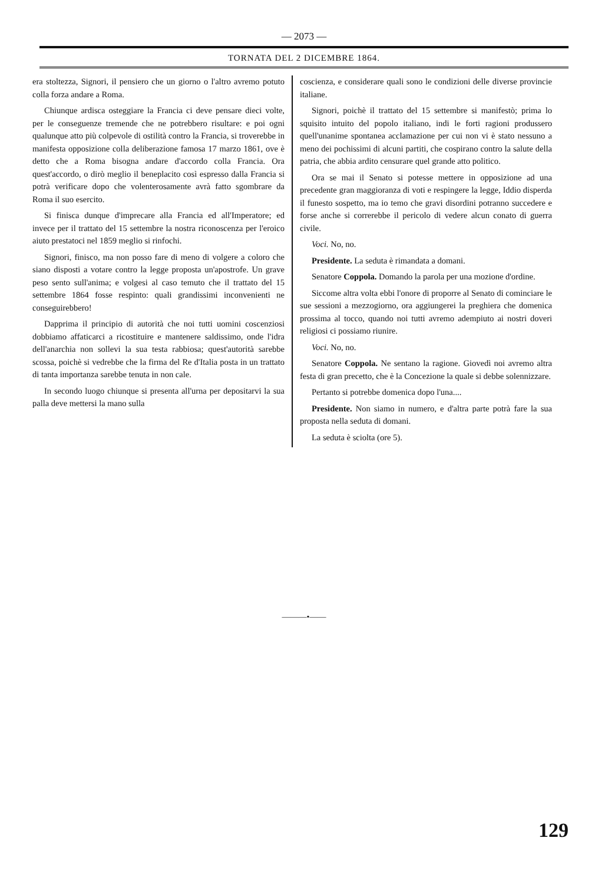— 2073 —
TORNATA DEL 2 DICEMBRE 1864.
era stoltezza, Signori, il pensiero che un giorno o l'altro avremo potuto colla forza andare a Roma.
Chiunque ardisca osteggiare la Francia ci deve pensare dieci volte, per le conseguenze tremende che ne potrebbero risultare: e poi ogni qualunque atto più colpevole di ostilità contro la Francia, si troverebbe in manifesta opposizione colla deliberazione famosa 17 marzo 1861, ove è detto che a Roma bisogna andare d'accordo colla Francia. Ora quest'accordo, o dirò meglio il beneplacito così espresso dalla Francia si potrà verificare dopo che volenterosamente avrà fatto sgombrare da Roma il suo esercito.
Si finisca dunque d'imprecare alla Francia ed all'Imperatore; ed invece per il trattato del 15 settembre la nostra riconoscenza per l'eroico aiuto prestatoci nel 1859 meglio si rinfochi.
Signori, finisco, ma non posso fare di meno di volgere a coloro che siano disposti a votare contro la legge proposta un'apostrofe. Un grave peso sento sull'anima; e volgesi al caso temuto che il trattato del 15 settembre 1864 fosse respinto: quali grandissimi inconvenienti ne conseguirebbero!
Dapprima il principio di autorità che noi tutti uomini coscenziosi dobbiamo affaticarci a ricostituire e mantenere saldissimo, onde l'idra dell'anarchia non sollevi la sua testa rabbiosa; quest'autorità sarebbe scossa, poichè si vedrebbe che la firma del Re d'Italia posta in un trattato di tanta importanza sarebbe tenuta in non cale.
In secondo luogo chiunque si presenta all'urna per depositarvi la sua palla deve mettersi la mano sulla
coscienza, e considerare quali sono le condizioni delle diverse provincie italiane.
Signori, poichè il trattato del 15 settembre si manifestò; prima lo squisito intuito del popolo italiano, indi le forti ragioni produssero quell'unanime spontanea acclamazione per cui non vi è stato nessuno a meno dei pochissimi di alcuni partiti, che cospirano contro la salute della patria, che abbia ardito censurare quel grande atto politico.
Ora se mai il Senato si potesse mettere in opposizione ad una precedente gran maggioranza di voti e respingere la legge, Iddio disperda il funesto sospetto, ma io temo che gravi disordini potranno succedere e forse anche si correrebbe il pericolo di vedere alcun conato di guerra civile.
Voci. No, no.
Presidente. La seduta è rimandata a domani.
Senatore Coppola. Domando la parola per una mozione d'ordine.
Siccome altra volta ebbi l'onore di proporre al Senato di cominciare le sue sessioni a mezzogiorno, ora aggiungerei la preghiera che domenica prossima al tocco, quando noi tutti avremo adempiuto ai nostri doveri religiosi ci possiamo riunire.
Voci. No, no.
Senatore Coppola. Ne sentano la ragione. Giovedì noi avremo altra festa di gran precetto, che è la Concezione la quale si debbe solennizzare.
Pertanto si potrebbe domenica dopo l'una....
Presidente. Non siamo in numero, e d'altra parte potrà fare la sua proposta nella seduta di domani.
La seduta è sciolta (ore 5).
———•——
129